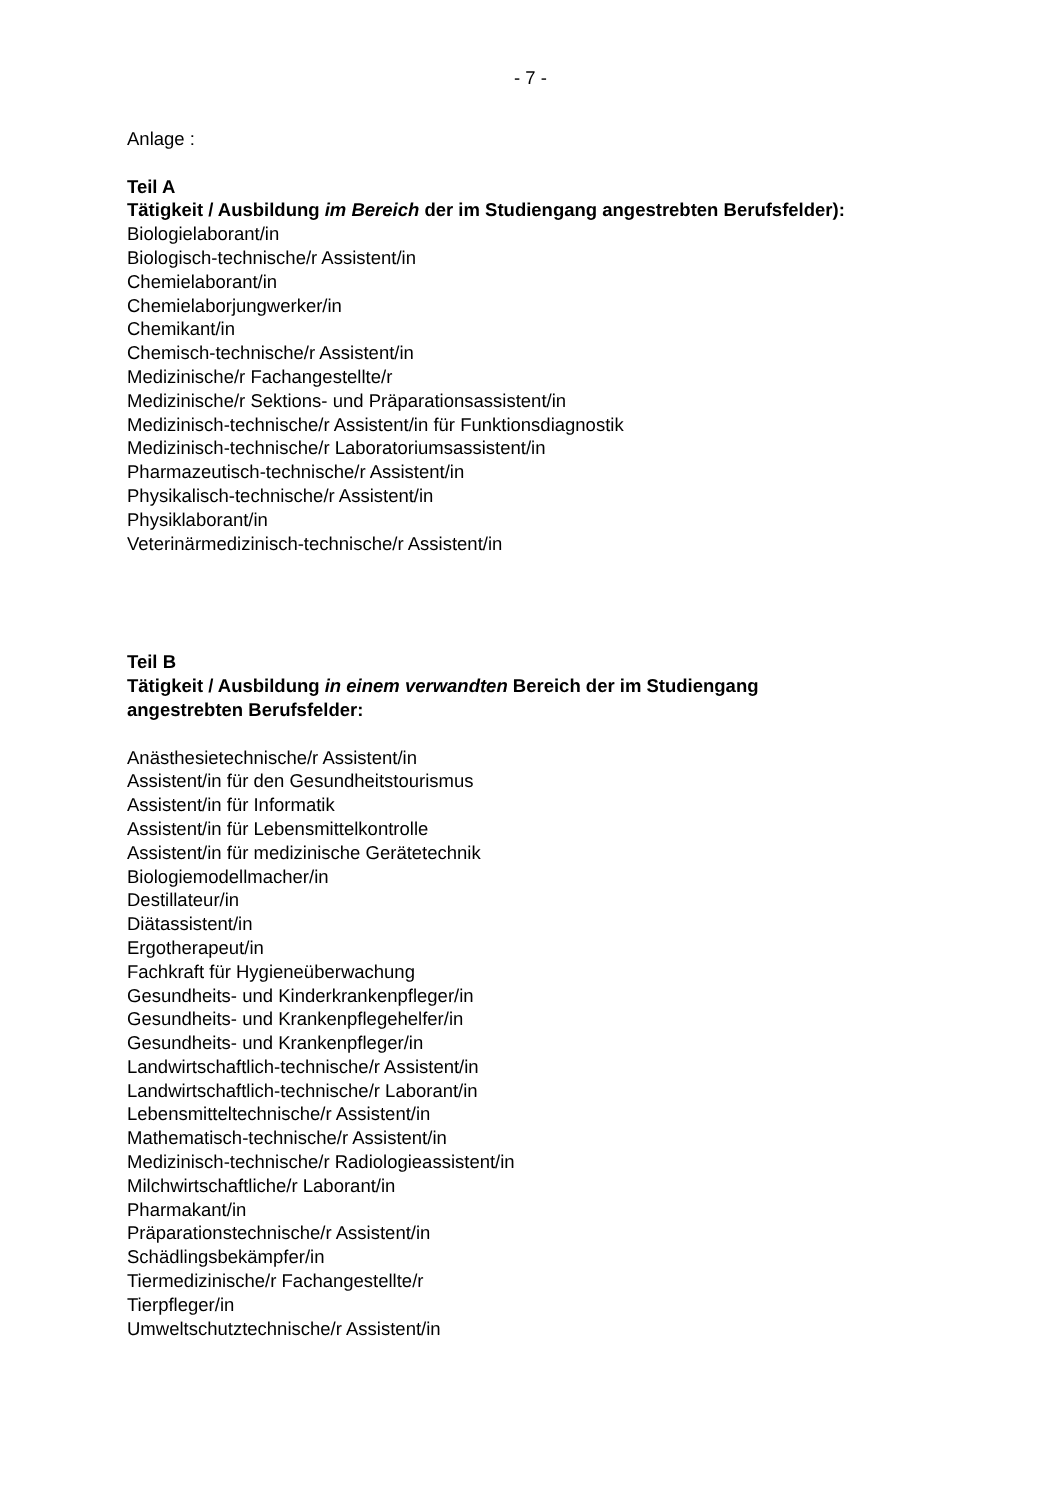- 7 -
Anlage :
Teil A
Tätigkeit / Ausbildung im Bereich der im Studiengang angestrebten Berufsfelder):
Biologielaborant/in
Biologisch-technische/r Assistent/in
Chemielaborant/in
Chemielaborjungwerker/in
Chemikant/in
Chemisch-technische/r Assistent/in
Medizinische/r Fachangestellte/r
Medizinische/r Sektions- und Präparationsassistent/in
Medizinisch-technische/r Assistent/in für Funktionsdiagnostik
Medizinisch-technische/r Laboratoriumsassistent/in
Pharmazeutisch-technische/r Assistent/in
Physikalisch-technische/r Assistent/in
Physiklaborant/in
Veterinärmedizinisch-technische/r Assistent/in
Teil B
Tätigkeit / Ausbildung in einem verwandten Bereich der im Studiengang
angestrebten Berufsfelder:
Anästhesietechnische/r Assistent/in
Assistent/in für den Gesundheitstourismus
Assistent/in für Informatik
Assistent/in für Lebensmittelkontrolle
Assistent/in für medizinische Gerätetechnik
Biologiemodellmacher/in
Destillateur/in
Diätassistent/in
Ergotherapeut/in
Fachkraft für Hygieneüberwachung
Gesundheits- und Kinderkrankenpfleger/in
Gesundheits- und Krankenpflegehelfer/in
Gesundheits- und Krankenpfleger/in
Landwirtschaftlich-technische/r Assistent/in
Landwirtschaftlich-technische/r Laborant/in
Lebensmitteltechnische/r Assistent/in
Mathematisch-technische/r Assistent/in
Medizinisch-technische/r Radiologieassistent/in
Milchwirtschaftliche/r Laborant/in
Pharmakant/in
Präparationstechnische/r Assistent/in
Schädlingsbekämpfer/in
Tiermedizinische/r Fachangestellte/r
Tierpfleger/in
Umweltschutztechnische/r Assistent/in